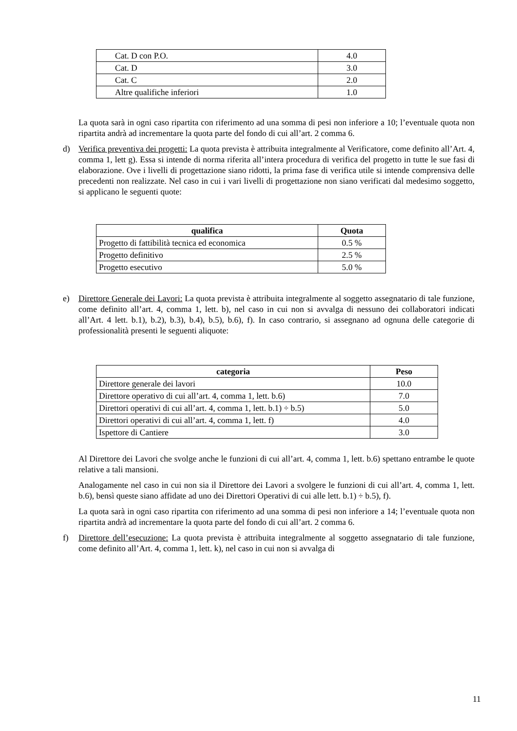| Cat. D con P.O. | 4.0 |
| Cat. D | 3.0 |
| Cat. C | 2.0 |
| Altre qualifiche inferiori | 1.0 |
La quota sarà in ogni caso ripartita con riferimento ad una somma di pesi non inferiore a 10; l’eventuale quota non ripartita andrà ad incrementare la quota parte del fondo di cui all’art. 2 comma 6.
d) Verifica preventiva dei progetti: La quota prevista è attribuita integralmente al Verificatore, come definito all’Art. 4, comma 1, lett g). Essa si intende di norma riferita all’intera procedura di verifica del progetto in tutte le sue fasi di elaborazione. Ove i livelli di progettazione siano ridotti, la prima fase di verifica utile si intende comprensiva delle precedenti non realizzate. Nel caso in cui i vari livelli di progettazione non siano verificati dal medesimo soggetto, si applicano le seguenti quote:
| qualifica | Quota |
| --- | --- |
| Progetto di fattibilità tecnica ed economica | 0.5 % |
| Progetto definitivo | 2.5 % |
| Progetto esecutivo | 5.0 % |
e) Direttore Generale dei Lavori: La quota prevista è attribuita integralmente al soggetto assegnatario di tale funzione, come definito all’art. 4, comma 1, lett. b), nel caso in cui non si avvalga di nessuno dei collaboratori indicati all’Art. 4 lett. b.1), b.2), b.3), b.4), b.5), b.6), f). In caso contrario, si assegnano ad ognuna delle categorie di professionalità presenti le seguenti aliquote:
| categoria | Peso |
| --- | --- |
| Direttore generale dei lavori | 10.0 |
| Direttore operativo di cui all’art. 4, comma 1, lett. b.6) | 7.0 |
| Direttori operativi di cui all’art. 4, comma 1, lett. b.1) ÷ b.5) | 5.0 |
| Direttori operativi di cui all’art. 4, comma 1, lett. f) | 4.0 |
| Ispettore di Cantiere | 3.0 |
Al Direttore dei Lavori che svolge anche le funzioni di cui all’art. 4, comma 1, lett. b.6) spettano entrambe le quote relative a tali mansioni.
Analogamente nel caso in cui non sia il Direttore dei Lavori a svolgere le funzioni di cui all’art. 4, comma 1, lett. b.6), bensì queste siano affidate ad uno dei Direttori Operativi di cui alle lett. b.1) ÷ b.5), f).
La quota sarà in ogni caso ripartita con riferimento ad una somma di pesi non inferiore a 14; l’eventuale quota non ripartita andrà ad incrementare la quota parte del fondo di cui all’art. 2 comma 6.
f) Direttore dell’esecuzione: La quota prevista è attribuita integralmente al soggetto assegnatario di tale funzione, come definito all’Art. 4, comma 1, lett. k), nel caso in cui non si avvalga di
11